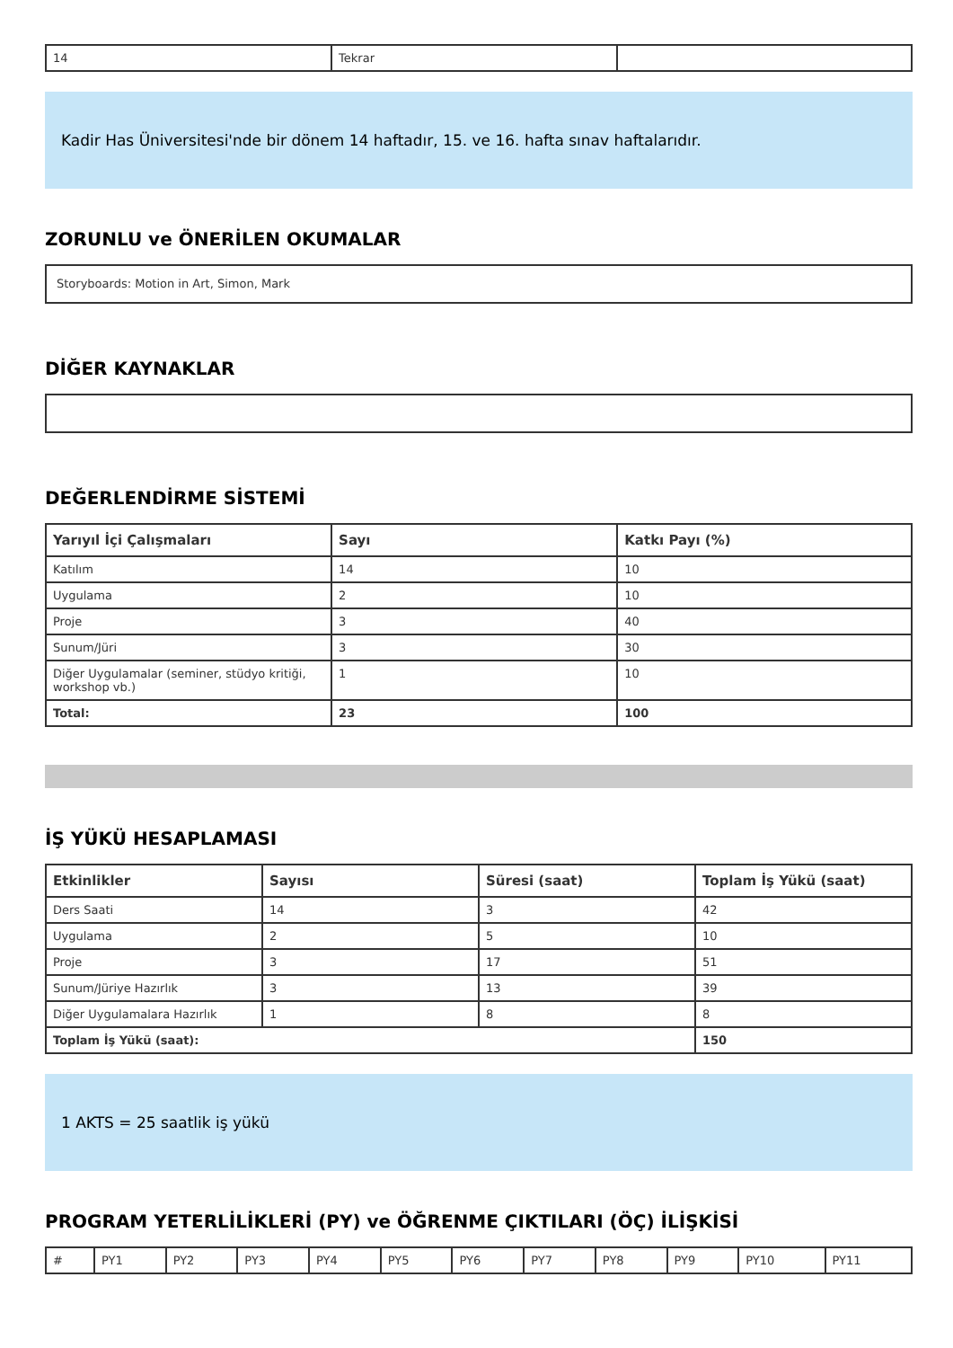| 14 | Tekrar | |
Kadir Has Üniversitesi'nde bir dönem 14 haftadır, 15. ve 16. hafta sınav haftalarıdır.
ZORUNLU ve ÖNERİLEN OKUMALAR
Storyboards: Motion in Art, Simon, Mark
DİĞER KAYNAKLAR
DEĞERLENDİRME SİSTEMİ
| Yarıyıl İçi Çalışmaları | Sayı | Katkı Payı (%) |
| --- | --- | --- |
| Katılım | 14 | 10 |
| Uygulama | 2 | 10 |
| Proje | 3 | 40 |
| Sunum/Jüri | 3 | 30 |
| Diğer Uygulamalar (seminer, stüdyo kritiği, workshop vb.) | 1 | 10 |
| Total: | 23 | 100 |
İŞ YÜKÜ HESAPLAMASI
| Etkinlikler | Sayısı | Süresi (saat) | Toplam İş Yükü (saat) |
| --- | --- | --- | --- |
| Ders Saati | 14 | 3 | 42 |
| Uygulama | 2 | 5 | 10 |
| Proje | 3 | 17 | 51 |
| Sunum/Jüriye Hazırlık | 3 | 13 | 39 |
| Diğer Uygulamalara Hazırlık | 1 | 8 | 8 |
| Toplam İş Yükü (saat): | | | 150 |
1 AKTS = 25 saatlik iş yükü
PROGRAM YETERLİLİKLERİ (PY) ve ÖĞRENME ÇIKTILARI (ÖÇ) İLİŞKİSİ
| # | PY1 | PY2 | PY3 | PY4 | PY5 | PY6 | PY7 | PY8 | PY9 | PY10 | PY11 |